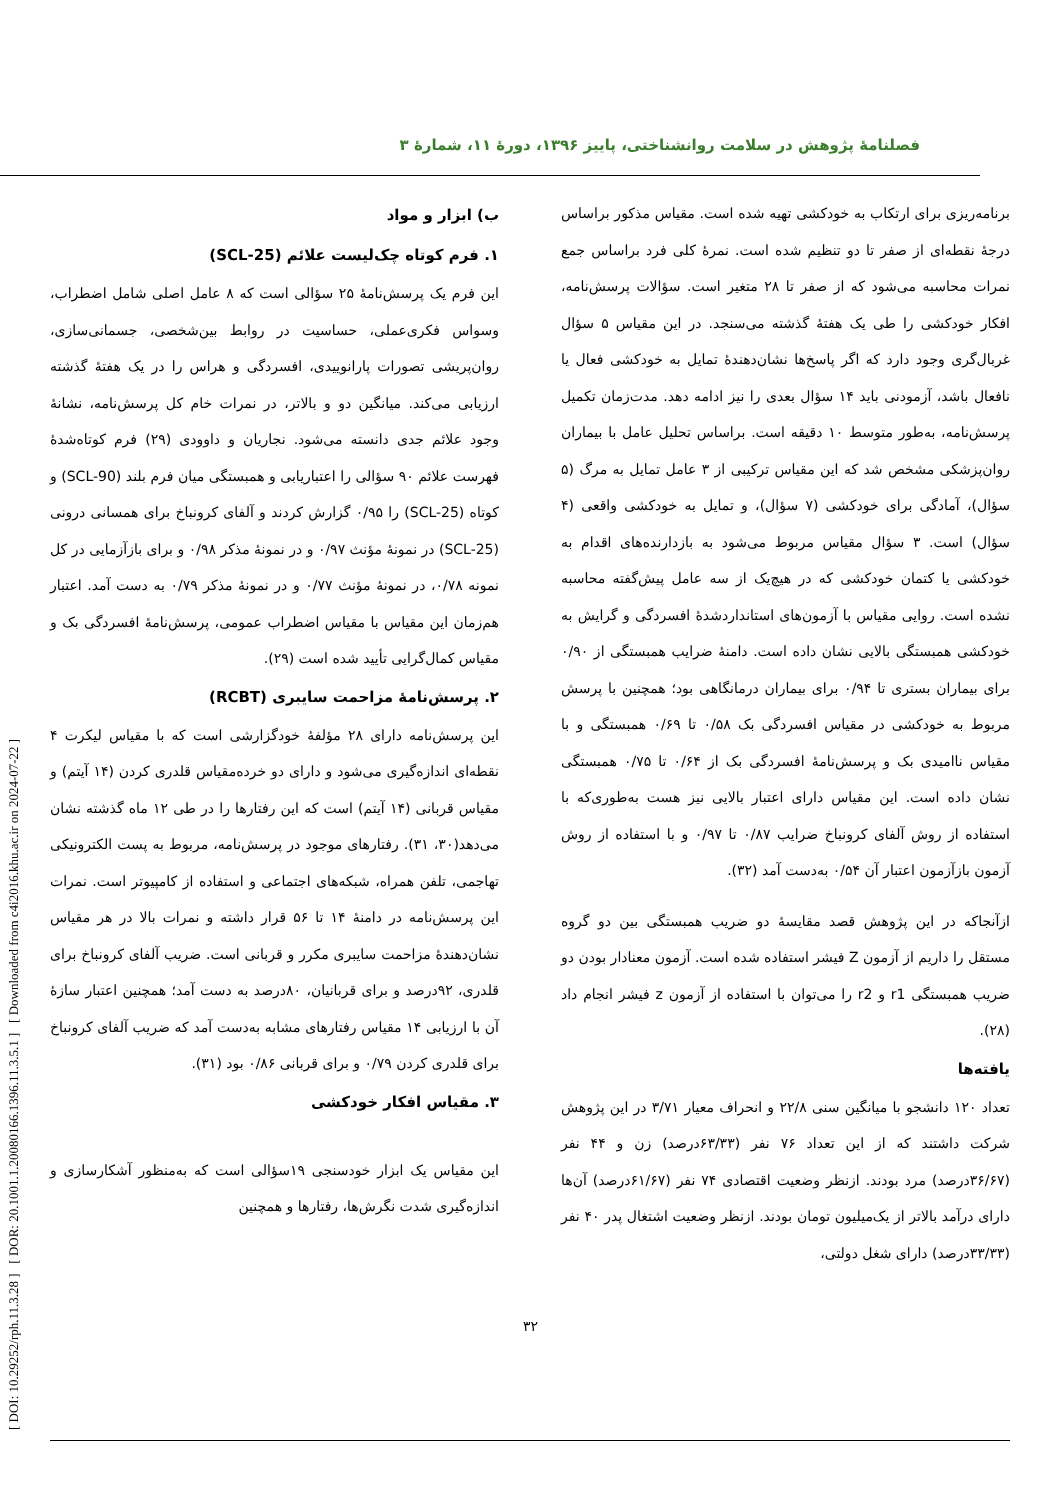فصلنامهٔ پژوهش در سلامت روانشناختی، پاییز ۱۳۹۶، دورهٔ ۱۱، شمارهٔ ۳
[ DOI: 10.29252/rph.11.3.28 ] [ DOR: 20.1001.1.20080166.1396.11.3.5.1 ] [ Downloaded from c4i2016.khu.ac.ir on 2024-07-22 ]
ب) ابزار و مواد
۱. فرم کوتاه چک‌لیست علائم (SCL-25)
این فرم یک پرسش‌نامهٔ ۲۵ سؤالی است که ۸ عامل اصلی شامل اضطراب، وسواس فکری‌عملی، حساسیت در روابط بین‌شخصی، جسمانی‌سازی، روان‌پریشی تصورات پارانوییدی، افسردگی و هراس را در یک هفتهٔ گذشته ارزیابی می‌کند. میانگین دو و بالاتر، در نمرات خام کل پرسش‌نامه، نشانهٔ وجود علائم جدی دانسته می‌شود. نجاریان و داوودی (۲۹) فرم کوتاه‌شدهٔ فهرست علائم ۹۰ سؤالی را اعتباریابی و همبستگی میان فرم بلند (SCL-90) و کوتاه (SCL-25) را ۰/۹۵ گزارش کردند و آلفای کرونباخ برای همسانی درونی (SCL-25) در نمونهٔ مؤنث ۰/۹۷ و در نمونهٔ مذکر ۰/۹۸ و برای بازآزمایی در کل نمونه ۰/۷۸، در نمونهٔ مؤنث ۰/۷۷ و در نمونهٔ مذکر ۰/۷۹ به دست آمد. اعتبار هم‌زمان این مقیاس با مقیاس اضطراب عمومی، پرسش‌نامهٔ افسردگی بک و مقیاس کمال‌گرایی تأیید شده است (۲۹).
۲. پرسش‌نامهٔ مزاحمت سایبری (RCBT)
این پرسش‌نامه دارای ۲۸ مؤلفهٔ خودگزارشی است که با مقیاس لیکرت ۴ نقطه‌ای اندازه‌گیری می‌شود و دارای دو خرده‌مقیاس قلدری کردن (۱۴ آیتم) و مقیاس قربانی (۱۴ آیتم) است که این رفتارها را در طی ۱۲ ماه گذشته نشان می‌دهد(۳۰، ۳۱). رفتارهای موجود در پرسش‌نامه، مربوط به پست الکترونیکی تهاجمی، تلفن همراه، شبکه‌های اجتماعی و استفاده از کامپیوتر است. نمرات این پرسش‌نامه در دامنهٔ ۱۴ تا ۵۶ قرار داشته و نمرات بالا در هر مقیاس نشان‌دهندهٔ مزاحمت سایبری مکرر و قربانی است. ضریب آلفای کرونباخ برای قلدری، ۹۲درصد و برای قربانیان، ۸۰درصد به دست آمد؛ همچنین اعتبار سازهٔ آن با ارزیابی ۱۴ مقیاس رفتارهای مشابه به‌دست آمد که ضریب آلفای کرونباخ برای قلدری کردن ۰/۷۹ و برای قربانی ۰/۸۶ بود (۳۱).
۳. مقیاس افکار خودکشی
این مقیاس یک ابزار خودسنجی ۱۹سؤالی است که به‌منظور آشکارسازی و اندازه‌گیری شدت نگرش‌ها، رفتارها و همچنین
برنامه‌ریزی برای ارتکاب به خودکشی تهیه شده است. مقیاس مذکور براساس درجهٔ نقطه‌ای از صفر تا دو تنظیم شده است. نمرهٔ کلی فرد براساس جمع نمرات محاسبه می‌شود که از صفر تا ۲۸ متغیر است. سؤالات پرسش‌نامه، افکار خودکشی را طی یک هفتهٔ گذشته می‌سنجد. در این مقیاس ۵ سؤال غربال‌گری وجود دارد که اگر پاسخ‌ها نشان‌دهندهٔ تمایل به خودکشی فعال یا نافعال باشد، آزمودنی باید ۱۴ سؤال بعدی را نیز ادامه دهد. مدت‌زمان تکمیل پرسش‌نامه، به‌طور متوسط ۱۰ دقیقه است. براساس تحلیل عامل با بیماران روان‌پزشکی مشخص شد که این مقیاس ترکیبی از ۳ عامل تمایل به مرگ (۵ سؤال)، آمادگی برای خودکشی (۷ سؤال)، و تمایل به خودکشی واقعی (۴ سؤال) است. ۳ سؤال مقیاس مربوط می‌شود به بازدارنده‌های اقدام به خودکشی یا کتمان خودکشی که در هیچ‌یک از سه عامل پیش‌گفته محاسبه نشده است. روایی مقیاس با آزمون‌های استانداردشدهٔ افسردگی و گرایش به خودکشی همبستگی بالایی نشان داده است. دامنهٔ ضرایب همبستگی از ۰/۹۰ برای بیماران بستری تا ۰/۹۴ برای بیماران درمانگاهی بود؛ همچنین با پرسش مربوط به خودکشی در مقیاس افسردگی بک ۰/۵۸ تا ۰/۶۹ همبستگی و با مقیاس ناامیدی بک و پرسش‌نامهٔ افسردگی بک از ۰/۶۴ تا ۰/۷۵ همبستگی نشان داده است. این مقیاس دارای اعتبار بالایی نیز هست به‌طوری‌که با استفاده از روش آلفای کرونباخ ضرایب ۰/۸۷ تا ۰/۹۷ و با استفاده از روش آزمون بازآزمون اعتبار آن ۰/۵۴ به‌دست آمد (۳۲).
ازآنجاکه در این پژوهش قصد مقایسهٔ دو ضریب همبستگی بین دو گروه مستقل را داریم از آزمون Z فیشر استفاده شده است. آزمون معنادار بودن دو ضریب همبستگی r1 و r2 را می‌توان با استفاده از آزمون z فیشر انجام داد (۲۸).
یافته‌ها
تعداد ۱۲۰ دانشجو با میانگین سنی ۲۲/۸ و انحراف معیار ۳/۷۱ در این پژوهش شرکت داشتند که از این تعداد ۷۶ نفر (۶۳/۳۳درصد) زن و ۴۴ نفر (۳۶/۶۷درصد) مرد بودند. ازنظر وضعیت اقتصادی ۷۴ نفر (۶۱/۶۷درصد) آن‌ها دارای درآمد بالاتر از یک‌میلیون تومان بودند. ازنظر وضعیت اشتغال پدر ۴۰ نفر (۳۳/۳۳درصد) دارای شغل دولتی،
۳۲